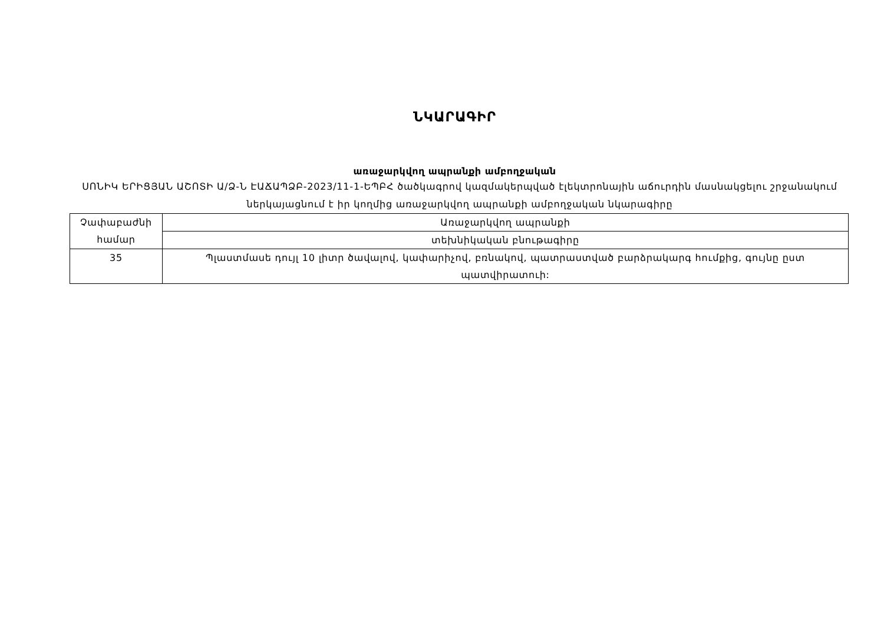ՆԿԱՐԱԳԻՐ
առաջարկվող ապրանքի ամբողջական
ՍՈՆԻԿ ԵՐԻՑՅԱՆ ԱՇՈՏԻ Ա/Ձ-Ն ԷԱՃԱՊՁԲ-2023/11-1-ԵՊԲՀ ծածկագրով կազմակերպված էլեկտրոնային աճուրդին մասնակցելու շրջանակում ներկայացնում է իր կողմից առաջարկվող ապրանքի ամբողջական նկարագիրը
| Չափաբաժնի համար | Առաջարկվող ապրանքի |
| | տեխնիկական բնութագիրը |
| 35 | Պլաստմասե դույլ 10 լիտր ծավալով, կափարիչով, բռնակով, պատրաստված բարձրակարգ հումքից, գույնը ըստ պատվիրատուի: |